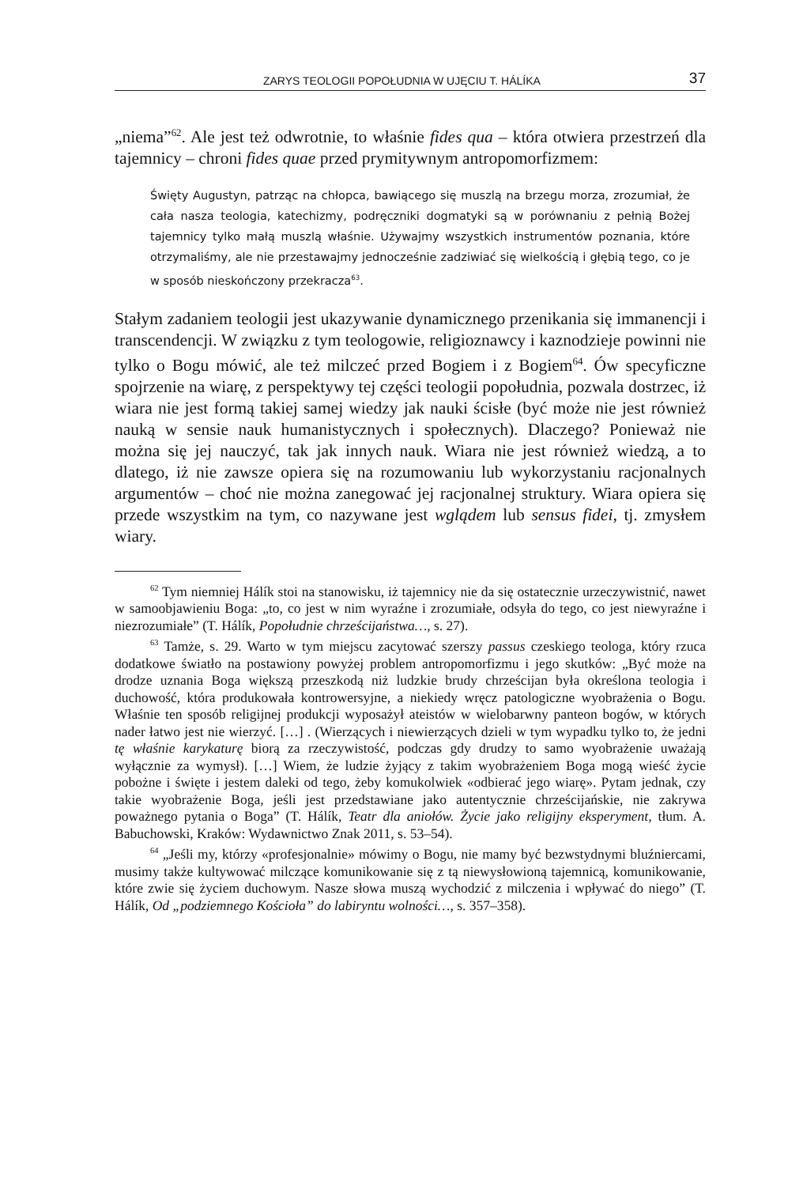ZARYS TEOLOGII POPOŁUDNIA W UJĘCIU T. HÁLÍKA 37
„niema”<sup>62</sup>. Ale jest też odwrotnie, to właśnie fides qua – która otwiera przestrzeń dla tajemnicy – chroni fides quae przed prymitywnym antropomorfizmem:
Święty Augustyn, patrząc na chłopca, bawiącego się muszlą na brzegu morza, zrozumiał, że cała nasza teologia, katechizmy, podręczniki dogmatyki są w porównaniu z pełnią Bożej tajemnicy tylko małą muszlą właśnie. Używajmy wszystkich instrumentów poznania, które otrzymaliśmy, ale nie przestawajmy jednocześnie zadziwiać się wielkością i głębią tego, co je w sposób nieskończony przekracza<sup>63</sup>.
Stałym zadaniem teologii jest ukazywanie dynamicznego przenikania się immanencji i transcendencji. W związku z tym teologowie, religioznawcy i kaznodzieje powinni nie tylko o Bogu mówić, ale też milczeć przed Bogiem i z Bogiem<sup>64</sup>. Ów specyficzne spojrzenie na wiarę, z perspektywy tej części teologii popołudnia, pozwala dostrzec, iż wiara nie jest formą takiej samej wiedzy jak nauki ścisłe (być może nie jest również nauką w sensie nauk humanistycznych i społecznych). Dlaczego? Ponieważ nie można się jej nauczyć, tak jak innych nauk. Wiara nie jest również wiedzą, a to dlatego, iż nie zawsze opiera się na rozumowaniu lub wykorzystaniu racjonalnych argumentów – choć nie można zanegować jej racjonalnej struktury. Wiara opiera się przede wszystkim na tym, co nazywane jest wglądem lub sensus fidei, tj. zmysłem wiary.
<sup>62</sup> Tym niemniej Hálík stoi na stanowisku, iż tajemnicy nie da się ostatecznie urzeczywistnić, nawet w samoobjawieniu Boga: „to, co jest w nim wyraźne i zrozumiałe, odsyła do tego, co jest niewyraźne i niezrozumiałe” (T. Hálík, Popołudnie chrześcijaństwa…, s. 27).
<sup>63</sup> Tamże, s. 29. Warto w tym miejscu zacytować szerszy passus czeskiego teologa, który rzuca dodatkowe światło na postawiony powyżej problem antropomorfizmu i jego skutków: „Być może na drodze uznania Boga większą przeszkodą niż ludzkie brudy chrześcijan była określona teologia i duchowość, która produkowała kontrowersyjne, a niekiedy wręcz patologiczne wyobrażenia o Bogu. Właśnie ten sposób religijnej produkcji wyposażył ateistów w wielobarwny panteon bogów, w których nader łatwo jest nie wierzyć. […] . (Wierzących i niewierzących dzieli w tym wypadku tylko to, że jedni tę właśnie karykaturę biorą za rzeczywistość, podczas gdy drudzy to samo wyobrażenie uważają wyłącznie za wymysł). […] Wiem, że ludzie żyjący z takim wyobrażeniem Boga mogą wieść życie pobożne i święte i jestem daleki od tego, żeby komukolwiek «odbierać jego wiarę». Pytam jednak, czy takie wyobrażenie Boga, jeśli jest przedstawiane jako autentycznie chrześcijańskie, nie zakrywa poważnego pytania o Boga” (T. Hálík, Teatr dla aniołów. Życie jako religijny eksperyment, tłum. A. Babuchowski, Kraków: Wydawnictwo Znak 2011, s. 53–54).
<sup>64</sup> „Jeśli my, którzy «profesjonalnie» mówimy o Bogu, nie mamy być bezwstydnymi bluźniercami, musimy także kultywować milczące komunikowanie się z tą niewysłowioną tajemnicą, komunikowanie, które zwie się życiem duchowym. Nasze słowa muszą wychodzić z milczenia i wpływać do niego” (T. Hálík, Od „podziemnego Kościoła” do labiryntu wolności…, s. 357–358).